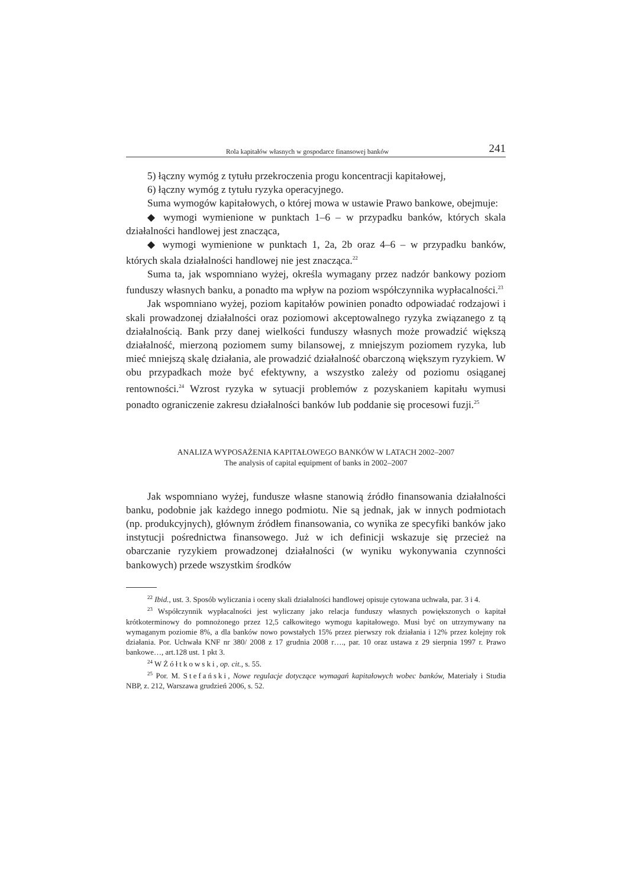Rola kapitałów własnych w gospodarce finansowej banków 241
5) łączny wymóg z tytułu przekroczenia progu koncentracji kapitałowej,
6) łączny wymóg z tytułu ryzyka operacyjnego.
Suma wymogów kapitałowych, o której mowa w ustawie Prawo bankowe, obejmuje:
◆ wymogi wymienione w punktach 1–6 – w przypadku banków, których skala działalności handlowej jest znacząca,
◆ wymogi wymienione w punktach 1, 2a, 2b oraz 4–6 – w przypadku banków, których skala działalności handlowej nie jest znacząca.<sup>22</sup>
Suma ta, jak wspomniano wyżej, określa wymagany przez nadzór bankowy poziom funduszy własnych banku, a ponadto ma wpływ na poziom współczynnika wypłacalności.<sup>23</sup>
Jak wspomniano wyżej, poziom kapitałów powinien ponadto odpowiadać rodzajowi i skali prowadzonej działalności oraz poziomowi akceptowalnego ryzyka związanego z tą działalnością. Bank przy danej wielkości funduszy własnych może prowadzić większą działalność, mierzoną poziomem sumy bilansowej, z mniejszym poziomem ryzyka, lub mieć mniejszą skalę działania, ale prowadzić działalność obarczoną większym ryzykiem. W obu przypadkach może być efektywny, a wszystko zależy od poziomu osiąganej rentowności.<sup>24</sup> Wzrost ryzyka w sytuacji problemów z pozyskaniem kapitału wymusi ponadto ograniczenie zakresu działalności banków lub poddanie się procesowi fuzji.<sup>25</sup>
ANALIZA WYPOSAŻENIA KAPITAŁOWEGO BANKÓW W LATACH 2002–2007
The analysis of capital equipment of banks in 2002–2007
Jak wspomniano wyżej, fundusze własne stanowią źródło finansowania działalności banku, podobnie jak każdego innego podmiotu. Nie są jednak, jak w innych podmiotach (np. produkcyjnych), głównym źródłem finansowania, co wynika ze specyfiki banków jako instytucji pośrednictwa finansowego. Już w ich definicji wskazuje się przecież na obarczanie ryzykiem prowadzonej działalności (w wyniku wykonywania czynności bankowych) przede wszystkim środków
<sup>22</sup> Ibid., ust. 3. Sposób wyliczania i oceny skali działalności handlowej opisuje cytowana uchwała, par. 3 i 4.
<sup>23</sup> Współczynnik wypłacalności jest wyliczany jako relacja funduszy własnych powiększonych o kapitał krótkoterminowy do pomnożonego przez 12,5 całkowitego wymogu kapitałowego. Musi być on utrzymywany na wymaganym poziomie 8%, a dla banków nowo powstałych 15% przez pierwszy rok działania i 12% przez kolejny rok działania. Por. Uchwała KNF nr 380/ 2008 z 17 grudnia 2008 r…., par. 10 oraz ustawa z 29 sierpnia 1997 r. Prawo bankowe…, art.128 ust. 1 pkt 3.
<sup>24</sup> W Żółtkowski, op. cit., s. 55.
<sup>25</sup> Por. M. Stefański, Nowe regulacje dotyczące wymagań kapitałowych wobec banków, Materiały i Studia NBP, z. 212, Warszawa grudzień 2006, s. 52.